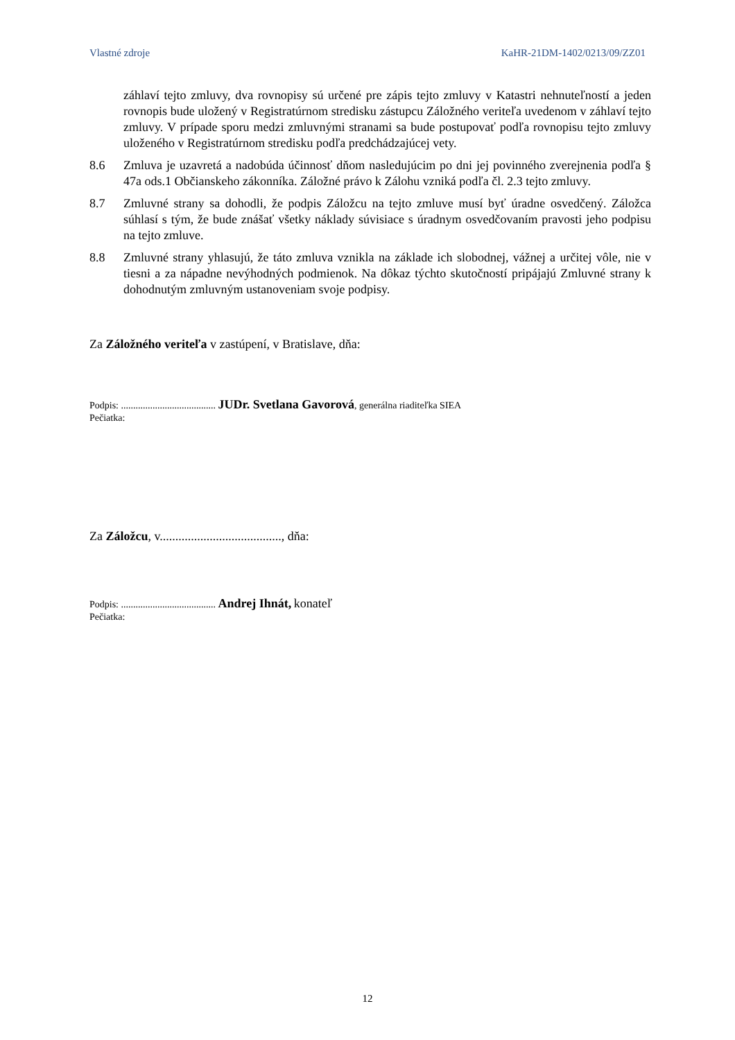Vlastné zdroje KaHR-21DM-1402/0213/09/ZZ01
záhlaví tejto zmluvy, dva rovnopisy sú určené pre zápis tejto zmluvy v Katastri nehnuteľností a jeden rovnopis bude uložený v Registratúrnom stredisku zástupcu Záložného veriteľa uvedenom v záhlaví tejto zmluvy. V prípade sporu medzi zmluvnými stranami sa bude postupovať podľa rovnopisu tejto zmluvy uloženého v Registratúrnom stredisku podľa predchádzajúcej vety.
8.6 Zmluva je uzavretá a nadobúda účinnosť dňom nasledujúcim po dni jej povinného zverejnenia podľa § 47a ods.1 Občianskeho zákonníka. Záložné právo k Zálohu vzniká podľa čl. 2.3 tejto zmluvy.
8.7 Zmluvné strany sa dohodli, že podpis Záložcu na tejto zmluve musí byť úradne osvedčený. Záložca súhlasí s tým, že bude znášať všetky náklady súvisiace s úradnym osvedčovaním pravosti jeho podpisu na tejto zmluve.
8.8 Zmluvné strany yhlasujú, že táto zmluva vznikla na základe ich slobodnej, vážnej a určitej vôle, nie v tiesni a za nápadne nevýhodných podmienok. Na dôkaz týchto skutočností pripájajú Zmluvné strany k dohodnutým zmluvným ustanoveniam svoje podpisy.
Za Záložného veriteľa v zastúpení, v Bratislave, dňa:
Podpis: ....................................... JUDr. Svetlana Gavorová, generálna riaditeľka SIEA
Pečiatka:
Za Záložcu, v......................................., dňa:
Podpis: ....................................... Andrej Ihnát, konateľ
Pečiatka:
12